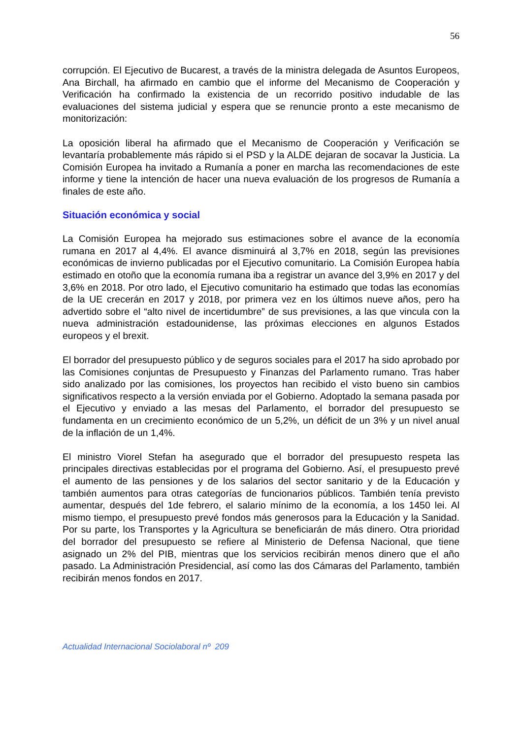56
corrupción. El Ejecutivo de Bucarest, a través de la ministra delegada de Asuntos Europeos, Ana Birchall, ha afirmado en cambio que el informe del Mecanismo de Cooperación y Verificación ha confirmado la existencia de un recorrido positivo indudable de las evaluaciones del sistema judicial y espera que se renuncie pronto a este mecanismo de monitorización:
La oposición liberal ha afirmado que el Mecanismo de Cooperación y Verificación se levantaría probablemente más rápido si el PSD y la ALDE dejaran de socavar la Justicia. La Comisión Europea ha invitado a Rumanía a poner en marcha las recomendaciones de este informe y tiene la intención de hacer una nueva evaluación de los progresos de Rumanía a finales de este año.
Situación económica y social
La Comisión Europea ha mejorado sus estimaciones sobre el avance de la economía rumana en 2017 al 4,4%. El avance disminuirá al 3,7% en 2018, según las previsiones económicas de invierno publicadas por el Ejecutivo comunitario. La Comisión Europea había estimado en otoño que la economía rumana iba a registrar un avance del 3,9% en 2017 y del 3,6% en 2018. Por otro lado, el Ejecutivo comunitario ha estimado que todas las economías de la UE crecerán en 2017 y 2018, por primera vez en los últimos nueve años, pero ha advertido sobre el “alto nivel de incertidumbre” de sus previsiones, a las que vincula con la nueva administración estadounidense, las próximas elecciones en algunos Estados europeos y el brexit.
El borrador del presupuesto público y de seguros sociales para el 2017 ha sido aprobado por las Comisiones conjuntas de Presupuesto y Finanzas del Parlamento rumano. Tras haber sido analizado por las comisiones, los proyectos han recibido el visto bueno sin cambios significativos respecto a la versión enviada por el Gobierno. Adoptado la semana pasada por el Ejecutivo y enviado a las mesas del Parlamento, el borrador del presupuesto se fundamenta en un crecimiento económico de un 5,2%, un déficit de un 3% y un nivel anual de la inflación de un 1,4%.
El ministro Viorel Stefan ha asegurado que el borrador del presupuesto respeta las principales directivas establecidas por el programa del Gobierno. Así, el presupuesto prevé el aumento de las pensiones y de los salarios del sector sanitario y de la Educación y también aumentos para otras categorías de funcionarios públicos. También tenía previsto aumentar, después del 1de febrero, el salario mínimo de la economía, a los 1450 lei. Al mismo tiempo, el presupuesto prevé fondos más generosos para la Educación y la Sanidad. Por su parte, los Transportes y la Agricultura se beneficiarán de más dinero. Otra prioridad del borrador del presupuesto se refiere al Ministerio de Defensa Nacional, que tiene asignado un 2% del PIB, mientras que los servicios recibirán menos dinero que el año pasado. La Administración Presidencial, así como las dos Cámaras del Parlamento, también recibirán menos fondos en 2017.
Actualidad Internacional Sociolaboral nº 209